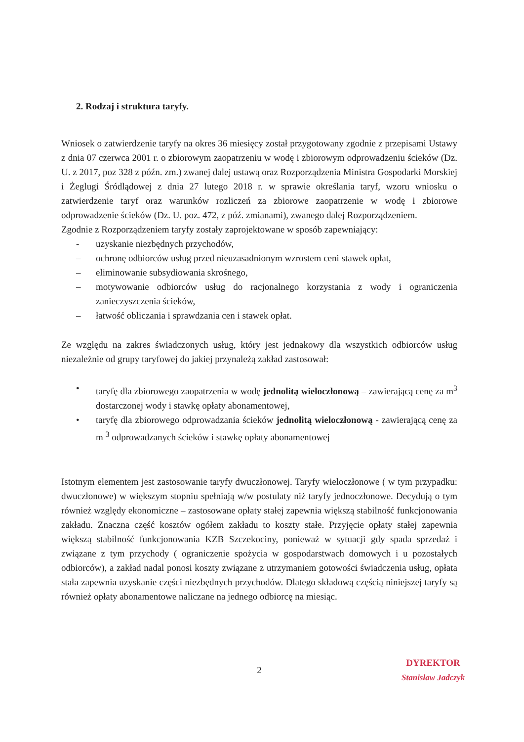2. Rodzaj i struktura taryfy.
Wniosek o zatwierdzenie taryfy na okres 36 miesięcy został przygotowany zgodnie z przepisami Ustawy z dnia 07 czerwca 2001 r. o zbiorowym zaopatrzeniu w wodę i zbiorowym odprowadzeniu ścieków (Dz. U. z 2017, poz 328 z późn. zm.) zwanej dalej ustawą oraz Rozporządzenia Ministra Gospodarki Morskiej i Żeglugi Śródlądowej z dnia 27 lutego 2018 r. w sprawie określania taryf, wzoru wniosku o zatwierdzenie taryf oraz warunków rozliczeń za zbiorowe zaopatrzenie w wodę i zbiorowe odprowadzenie ścieków (Dz. U. poz. 472, z póź. zmianami), zwanego dalej Rozporządzeniem.
Zgodnie z Rozporządzeniem taryfy zostały zaprojektowane w sposób zapewniający:
- uzyskanie niezbędnych przychodów,
– ochronę odbiorców usług przed nieuzasadnionym wzrostem ceni stawek opłat,
– eliminowanie subsydiowania skrośnego,
– motywowanie odbiorców usług do racjonalnego korzystania z wody i ograniczenia zanieczyszczenia ścieków,
– łatwość obliczania i sprawdzania cen i stawek opłat.
Ze względu na zakres świadczonych usług, który jest jednakowy dla wszystkich odbiorców usług niezależnie od grupy taryfowej do jakiej przynależą zakład zastosował:
• taryfę dla zbiorowego zaopatrzenia w wodę jednolitą wieloczłonową – zawierającą cenę za m<sup>3</sup> dostarczonej wody i stawkę opłaty abonamentowej,
• taryfę dla zbiorowego odprowadzania ścieków jednolitą wieloczłonową - zawierającą cenę za m <sup>3</sup> odprowadzanych ścieków i stawkę opłaty abonamentowej
Istotnym elementem jest zastosowanie taryfy dwuczłonowej. Taryfy wieloczłonowe ( w tym przypadku: dwuczłonowe) w większym stopniu spełniają w/w postulaty niż taryfy jednoczłonowe. Decydują o tym również względy ekonomiczne – zastosowane opłaty stałej zapewnia większą stabilność funkcjonowania zakładu. Znaczna część kosztów ogółem zakładu to koszty stałe. Przyjęcie opłaty stałej zapewnia większą stabilność funkcjonowania KZB Szczekociny, ponieważ w sytuacji gdy spada sprzedaż i związane z tym przychody ( ograniczenie spożycia w gospodarstwach domowych i u pozostałych odbiorców), a zakład nadal ponosi koszty związane z utrzymaniem gotowości świadczenia usług, opłata stała zapewnia uzyskanie części niezbędnych przychodów. Dlatego składową częścią niniejszej taryfy są również opłaty abonamentowe naliczane na jednego odbiorcę na miesiąc.
2
DYREKTOR
Stanisław Jadczyk